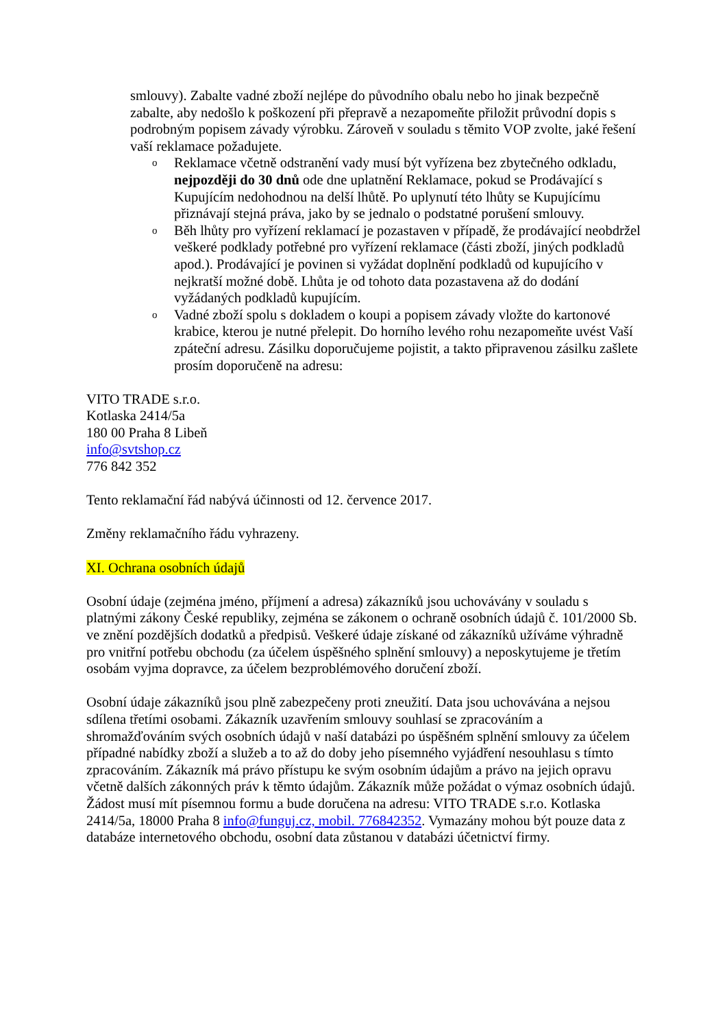smlouvy). Zabalte vadné zboží nejlépe do původního obalu nebo ho jinak bezpečně zabalte, aby nedošlo k poškození při přepravě a nezapomeňte přiložit průvodní dopis s podrobným popisem závady výrobku. Zároveň v souladu s těmito VOP zvolte, jaké řešení vaší reklamace požadujete.
o Reklamace včetně odstranění vady musí být vyřízena bez zbytečného odkladu, nejpozději do 30 dnů ode dne uplatnění Reklamace, pokud se Prodávající s Kupujícím nedohodnou na delší lhůtě. Po uplynutí této lhůty se Kupujícímu přiznávají stejná práva, jako by se jednalo o podstatné porušení smlouvy.
o Běh lhůty pro vyřízení reklamací je pozastaven v případě, že prodávající neobdržel veškeré podklady potřebné pro vyřízení reklamace (části zboží, jiných podkladů apod.). Prodávající je povinen si vyžádat doplnění podkladů od kupujícího v nejkratší možné době. Lhůta je od tohoto data pozastavena až do dodání vyžádaných podkladů kupujícím.
o Vadné zboží spolu s dokladem o koupi a popisem závady vložte do kartonové krabice, kterou je nutné přelepit. Do horního levého rohu nezapomeňte uvést Vaší zpáteční adresu. Zásilku doporučujeme pojistit, a takto připravenou zásilku zašlete prosím doporučeně na adresu:
VITO TRADE s.r.o.
Kotlaska 2414/5a
180 00 Praha 8 Libeň
info@svtshop.cz
776 842 352
Tento reklamační řád nabývá účinnosti od 12. července 2017.
Změny reklamačního řádu vyhrazeny.
XI. Ochrana osobních údajů
Osobní údaje (zejména jméno, příjmení a adresa) zákazníků jsou uchovávány v souladu s platnými zákony České republiky, zejména se zákonem o ochraně osobních údajů č. 101/2000 Sb. ve znění pozdějších dodatků a předpisů. Veškeré údaje získané od zákazníků užíváme výhradně pro vnitřní potřebu obchodu (za účelem úspěšného splnění smlouvy) a neposkytujeme je třetím osobám vyjma dopravce, za účelem bezproblémového doručení zboží.
Osobní údaje zákazníků jsou plně zabezpečeny proti zneužití. Data jsou uchovávána a nejsou sdílena třetími osobami. Zákazník uzavřením smlouvy souhlasí se zpracováním a shromažďováním svých osobních údajů v naší databázi po úspěšném splnění smlouvy za účelem případné nabídky zboží a služeb a to až do doby jeho písemného vyjádření nesouhlasu s tímto zpracováním. Zákazník má právo přístupu ke svým osobním údajům a právo na jejich opravu včetně dalších zákonných práv k těmto údajům. Zákazník může požádat o výmaz osobních údajů. Žádost musí mít písemnou formu a bude doručena na adresu: VITO TRADE s.r.o. Kotlaska 2414/5a, 18000 Praha 8 info@funguj.cz, mobil. 776842352. Vymazány mohou být pouze data z databáze internetového obchodu, osobní data zůstanou v databázi účetnictví firmy.